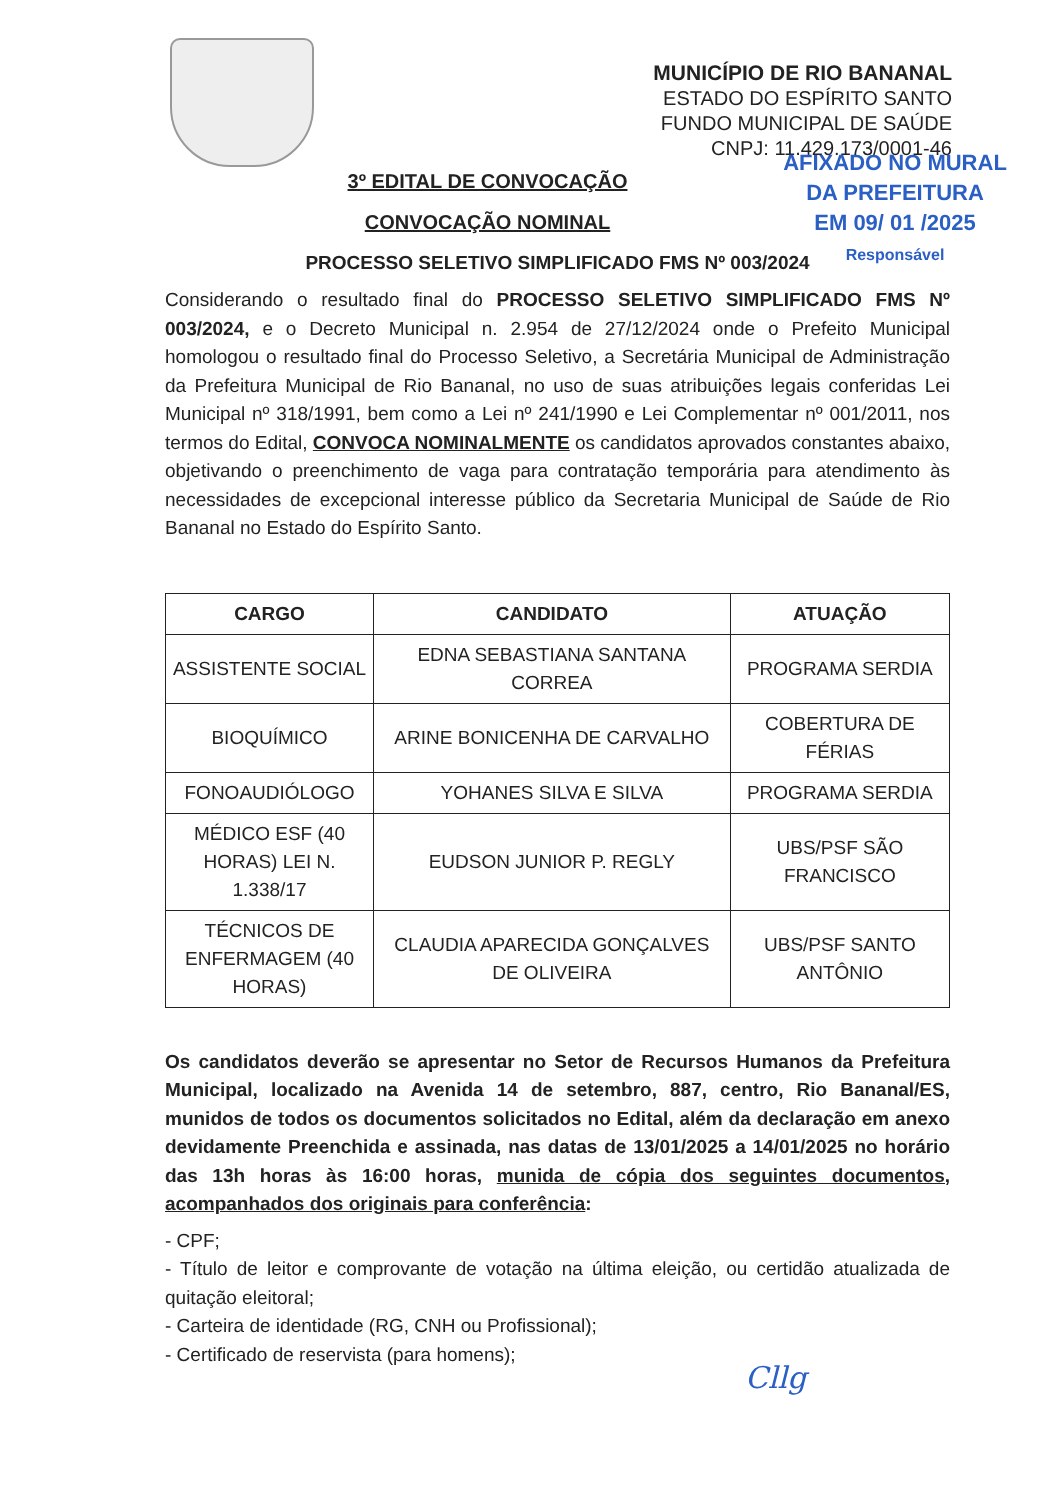MUNICÍPIO DE RIO BANANAL
ESTADO DO ESPÍRITO SANTO
FUNDO MUNICIPAL DE SAÚDE
CNPJ: 11.429.173/0001-46
AFIXADO NO MURAL
DA PREFEITURA
EM 09/ 01 /2025
Responsável
3º EDITAL DE CONVOCAÇÃO
CONVOCAÇÃO NOMINAL
PROCESSO SELETIVO SIMPLIFICADO FMS Nº 003/2024
Considerando o resultado final do PROCESSO SELETIVO SIMPLIFICADO FMS Nº 003/2024, e o Decreto Municipal n. 2.954 de 27/12/2024 onde o Prefeito Municipal homologou o resultado final do Processo Seletivo, a Secretária Municipal de Administração da Prefeitura Municipal de Rio Bananal, no uso de suas atribuições legais conferidas Lei Municipal nº 318/1991, bem como a Lei nº 241/1990 e Lei Complementar nº 001/2011, nos termos do Edital, CONVOCA NOMINALMENTE os candidatos aprovados constantes abaixo, objetivando o preenchimento de vaga para contratação temporária para atendimento às necessidades de excepcional interesse público da Secretaria Municipal de Saúde de Rio Bananal no Estado do Espírito Santo.
| CARGO | CANDIDATO | ATUAÇÃO |
| --- | --- | --- |
| ASSISTENTE SOCIAL | EDNA SEBASTIANA SANTANA CORREA | PROGRAMA SERDIA |
| BIOQUÍMICO | ARINE BONICENHA DE CARVALHO | COBERTURA DE FÉRIAS |
| FONOAUDIÓLOGO | YOHANES SILVA E SILVA | PROGRAMA SERDIA |
| MÉDICO ESF (40 HORAS) LEI N. 1.338/17 | EUDSON JUNIOR P. REGLY | UBS/PSF SÃO FRANCISCO |
| TÉCNICOS DE ENFERMAGEM (40 HORAS) | CLAUDIA APARECIDA GONÇALVES DE OLIVEIRA | UBS/PSF SANTO ANTÔNIO |
Os candidatos deverão se apresentar no Setor de Recursos Humanos da Prefeitura Municipal, localizado na Avenida 14 de setembro, 887, centro, Rio Bananal/ES, munidos de todos os documentos solicitados no Edital, além da declaração em anexo devidamente Preenchida e assinada, nas datas de 13/01/2025 a 14/01/2025 no horário das 13h horas às 16:00 horas, munida de cópia dos seguintes documentos, acompanhados dos originais para conferência:
- CPF;
- Título de leitor e comprovante de votação na última eleição, ou certidão atualizada de quitação eleitoral;
- Carteira de identidade (RG, CNH ou Profissional);
- Certificado de reservista (para homens);
Cllg